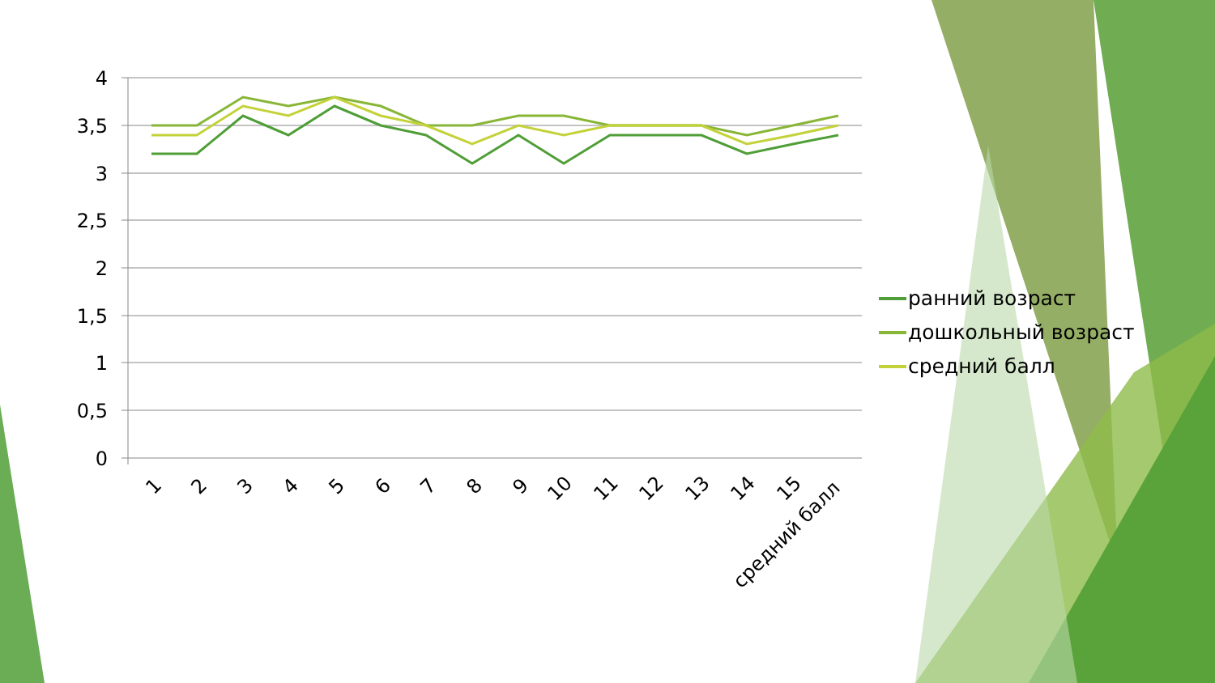4
3,5
3
2,5
2
1,5
1
0,5
0
1
2
3
4
5
6
7
8
9
10
11
12
13
14
15
средний балл
ранний возраст
дошкольный возраст
средний балл